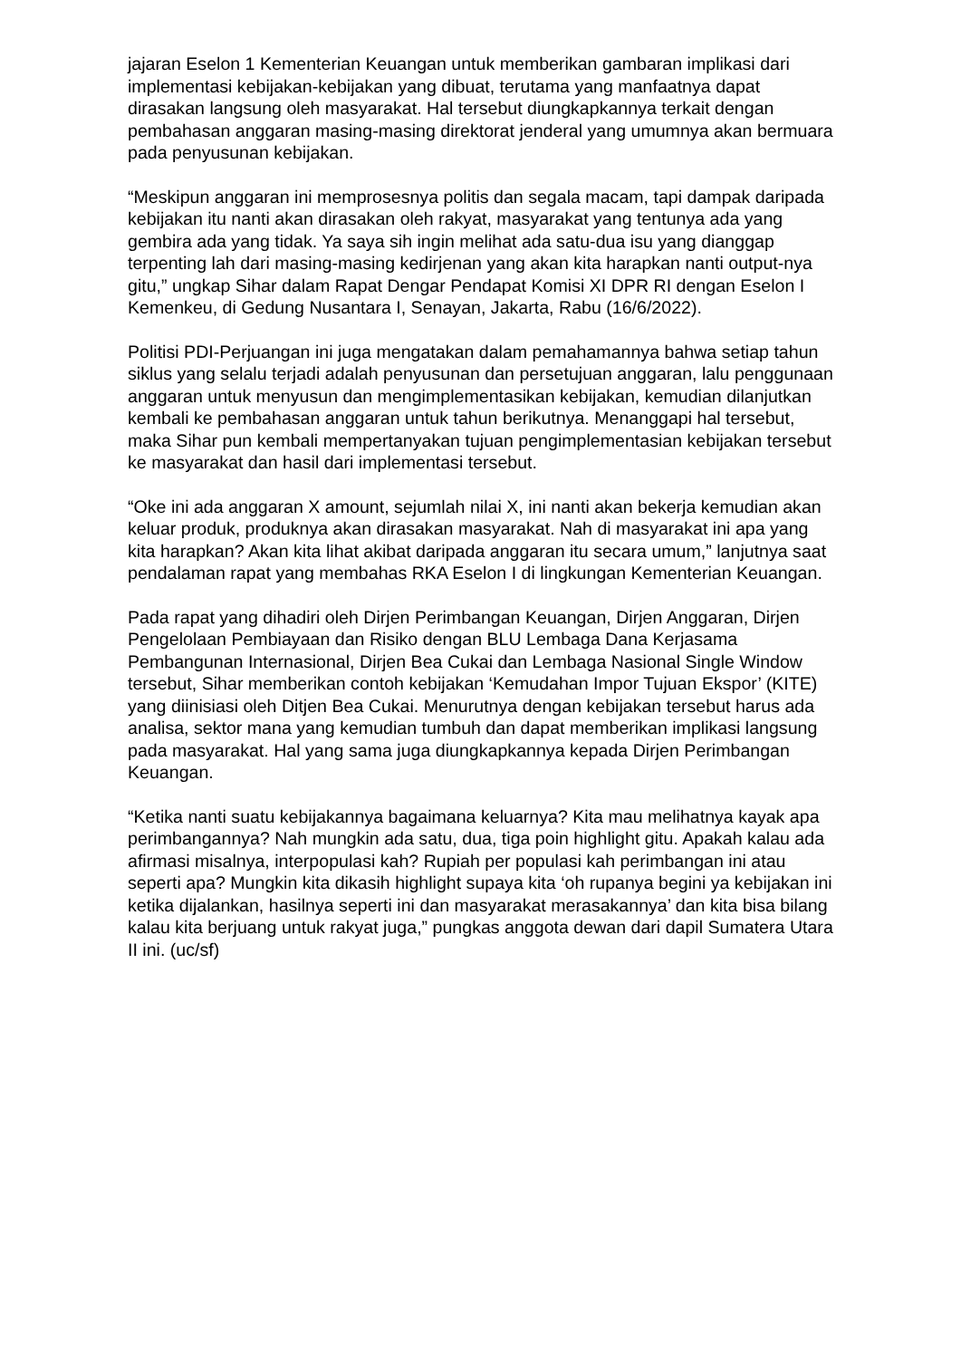jajaran Eselon 1 Kementerian Keuangan untuk memberikan gambaran implikasi dari implementasi kebijakan-kebijakan yang dibuat, terutama yang manfaatnya dapat dirasakan langsung oleh masyarakat. Hal tersebut diungkapkannya terkait dengan pembahasan anggaran masing-masing direktorat jenderal yang umumnya akan bermuara pada penyusunan kebijakan.
“Meskipun anggaran ini memprosesnya politis dan segala macam, tapi dampak daripada kebijakan itu nanti akan dirasakan oleh rakyat, masyarakat yang tentunya ada yang gembira ada yang tidak. Ya saya sih ingin melihat ada satu-dua isu yang dianggap terpenting lah dari masing-masing kedirjenan yang akan kita harapkan nanti output-nya gitu,” ungkap Sihar dalam Rapat Dengar Pendapat Komisi XI DPR RI dengan Eselon I Kemenkeu, di Gedung Nusantara I, Senayan, Jakarta, Rabu (16/6/2022).
Politisi PDI-Perjuangan ini juga mengatakan dalam pemahamannya bahwa setiap tahun siklus yang selalu terjadi adalah penyusunan dan persetujuan anggaran, lalu penggunaan anggaran untuk menyusun dan mengimplementasikan kebijakan, kemudian dilanjutkan kembali ke pembahasan anggaran untuk tahun berikutnya. Menanggapi hal tersebut, maka Sihar pun kembali mempertanyakan tujuan pengimplementasian kebijakan tersebut ke masyarakat dan hasil dari implementasi tersebut.
“Oke ini ada anggaran X amount, sejumlah nilai X, ini nanti akan bekerja kemudian akan keluar produk, produknya akan dirasakan masyarakat. Nah di masyarakat ini apa yang kita harapkan? Akan kita lihat akibat daripada anggaran itu secara umum,” lanjutnya saat pendalaman rapat yang membahas RKA Eselon I di lingkungan Kementerian Keuangan.
Pada rapat yang dihadiri oleh Dirjen Perimbangan Keuangan, Dirjen Anggaran, Dirjen Pengelolaan Pembiayaan dan Risiko dengan BLU Lembaga Dana Kerjasama Pembangunan Internasional, Dirjen Bea Cukai dan Lembaga Nasional Single Window tersebut, Sihar memberikan contoh kebijakan ‘Kemudahan Impor Tujuan Ekspor’ (KITE) yang diinisiasi oleh Ditjen Bea Cukai. Menurutnya dengan kebijakan tersebut harus ada analisa, sektor mana yang kemudian tumbuh dan dapat memberikan implikasi langsung pada masyarakat. Hal yang sama juga diungkapkannya kepada Dirjen Perimbangan Keuangan.
“Ketika nanti suatu kebijakannya bagaimana keluarnya? Kita mau melihatnya kayak apa perimbangannya? Nah mungkin ada satu, dua, tiga poin highlight gitu. Apakah kalau ada afirmasi misalnya, interpopulasi kah? Rupiah per populasi kah perimbangan ini atau seperti apa? Mungkin kita dikasih highlight supaya kita ‘oh rupanya begini ya kebijakan ini ketika dijalankan, hasilnya seperti ini dan masyarakat merasakannya’ dan kita bisa bilang kalau kita berjuang untuk rakyat juga,” pungkas anggota dewan dari dapil Sumatera Utara II ini. (uc/sf)